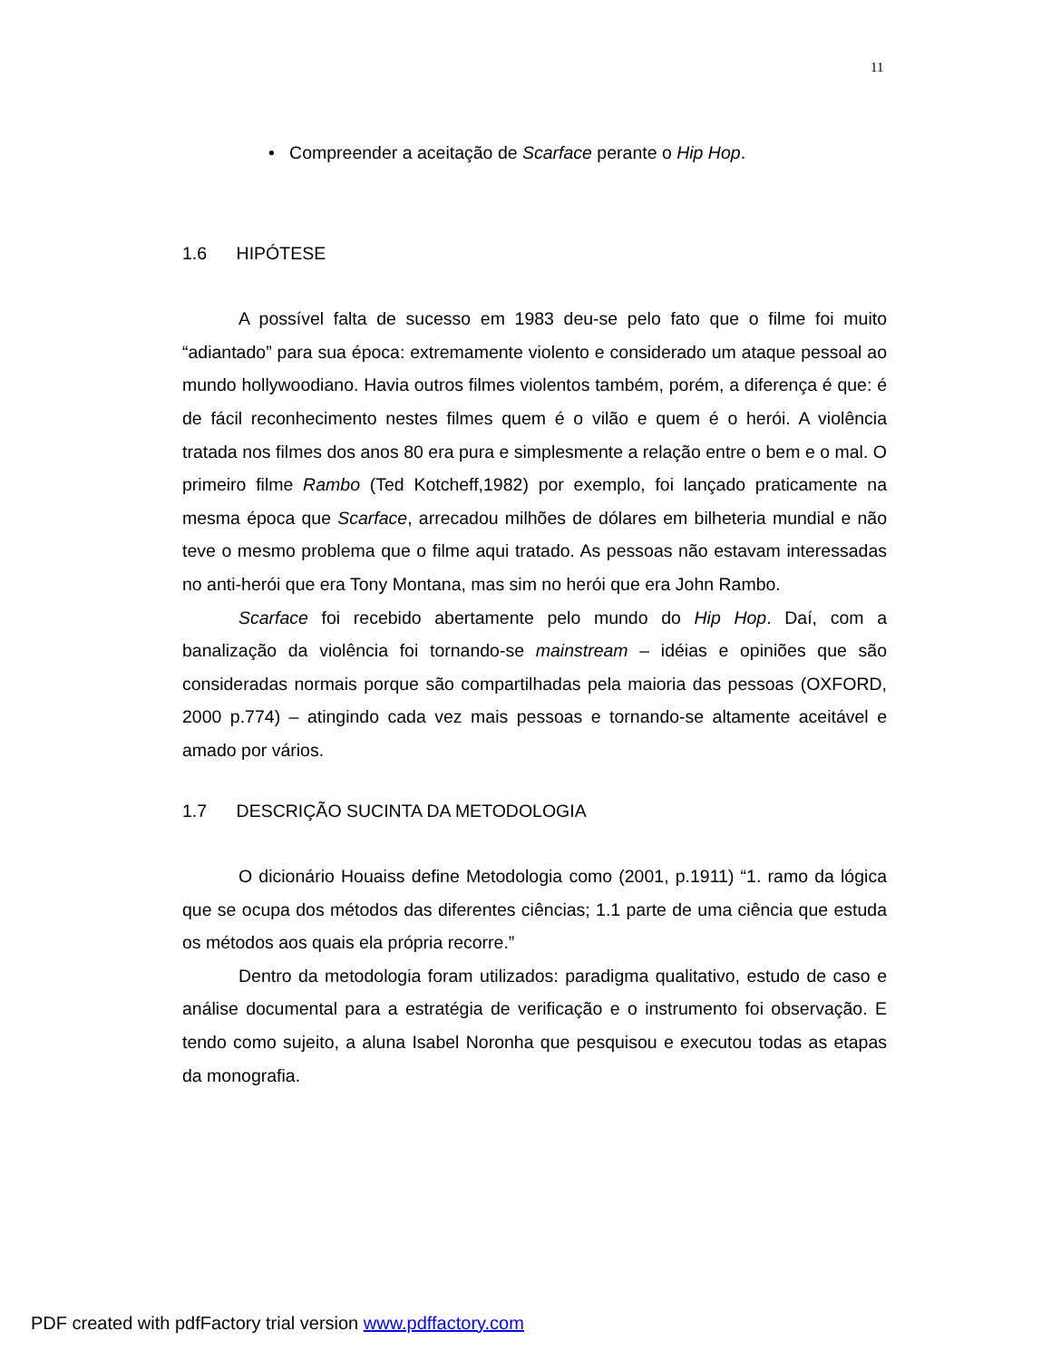11
• Compreender a aceitação de Scarface perante o Hip Hop.
1.6 HIPÓTESE
A possível falta de sucesso em 1983 deu-se pelo fato que o filme foi muito “adiantado” para sua época: extremamente violento e considerado um ataque pessoal ao mundo hollywoodiano. Havia outros filmes violentos também, porém, a diferença é que: é de fácil reconhecimento nestes filmes quem é o vilão e quem é o herói. A violência tratada nos filmes dos anos 80 era pura e simplesmente a relação entre o bem e o mal. O primeiro filme Rambo (Ted Kotcheff,1982) por exemplo, foi lançado praticamente na mesma época que Scarface, arrecadou milhões de dólares em bilheteria mundial e não teve o mesmo problema que o filme aqui tratado. As pessoas não estavam interessadas no anti-herói que era Tony Montana, mas sim no herói que era John Rambo.
Scarface foi recebido abertamente pelo mundo do Hip Hop. Daí, com a banalização da violência foi tornando-se mainstream – idéias e opiniões que são consideradas normais porque são compartilhadas pela maioria das pessoas (OXFORD, 2000 p.774) – atingindo cada vez mais pessoas e tornando-se altamente aceitável e amado por vários.
1.7 DESCRIÇÃO SUCINTA DA METODOLOGIA
O dicionário Houaiss define Metodologia como (2001, p.1911) “1. ramo da lógica que se ocupa dos métodos das diferentes ciências; 1.1 parte de uma ciência que estuda os métodos aos quais ela própria recorre.”
Dentro da metodologia foram utilizados: paradigma qualitativo, estudo de caso e análise documental para a estratégia de verificação e o instrumento foi observação. E tendo como sujeito, a aluna Isabel Noronha que pesquisou e executou todas as etapas da monografia.
PDF created with pdfFactory trial version www.pdffactory.com